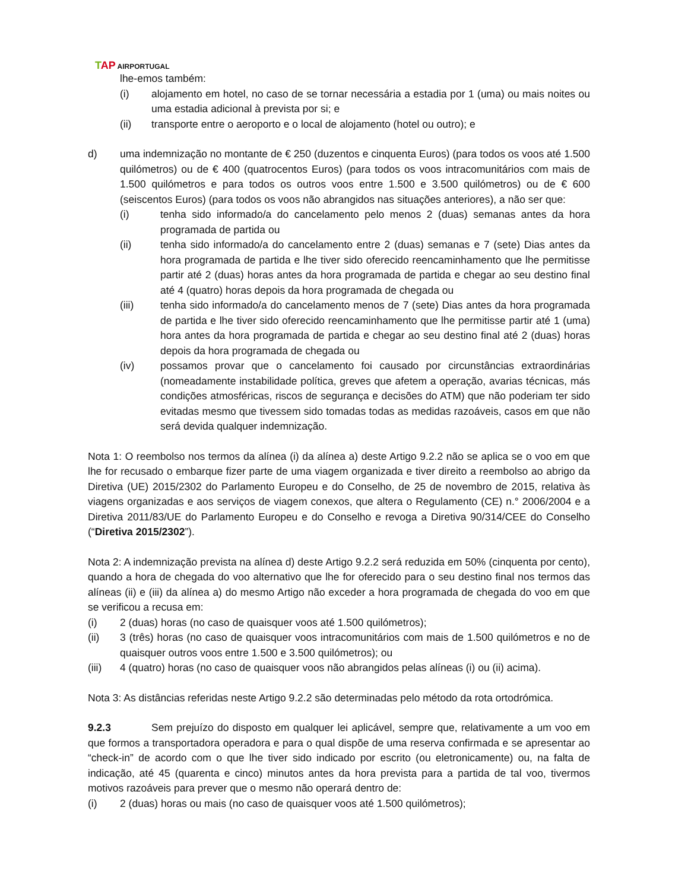TAP AIRPORTUGAL
lhe-emos também:
(i) alojamento em hotel, no caso de se tornar necessária a estadia por 1 (uma) ou mais noites ou uma estadia adicional à prevista por si; e
(ii) transporte entre o aeroporto e o local de alojamento (hotel ou outro); e
d) uma indemnização no montante de € 250 (duzentos e cinquenta Euros) (para todos os voos até 1.500 quilómetros) ou de € 400 (quatrocentos Euros) (para todos os voos intracomunitários com mais de 1.500 quilómetros e para todos os outros voos entre 1.500 e 3.500 quilómetros) ou de € 600 (seiscentos Euros) (para todos os voos não abrangidos nas situações anteriores), a não ser que:
(i) tenha sido informado/a do cancelamento pelo menos 2 (duas) semanas antes da hora programada de partida ou
(ii) tenha sido informado/a do cancelamento entre 2 (duas) semanas e 7 (sete) Dias antes da hora programada de partida e lhe tiver sido oferecido reencaminhamento que lhe permitisse partir até 2 (duas) horas antes da hora programada de partida e chegar ao seu destino final até 4 (quatro) horas depois da hora programada de chegada ou
(iii) tenha sido informado/a do cancelamento menos de 7 (sete) Dias antes da hora programada de partida e lhe tiver sido oferecido reencaminhamento que lhe permitisse partir até 1 (uma) hora antes da hora programada de partida e chegar ao seu destino final até 2 (duas) horas depois da hora programada de chegada ou
(iv) possamos provar que o cancelamento foi causado por circunstâncias extraordinárias (nomeadamente instabilidade política, greves que afetem a operação, avarias técnicas, más condições atmosféricas, riscos de segurança e decisões do ATM) que não poderiam ter sido evitadas mesmo que tivessem sido tomadas todas as medidas razoáveis, casos em que não será devida qualquer indemnização.
Nota 1: O reembolso nos termos da alínea (i) da alínea a) deste Artigo 9.2.2 não se aplica se o voo em que lhe for recusado o embarque fizer parte de uma viagem organizada e tiver direito a reembolso ao abrigo da Diretiva (UE) 2015/2302 do Parlamento Europeu e do Conselho, de 25 de novembro de 2015, relativa às viagens organizadas e aos serviços de viagem conexos, que altera o Regulamento (CE) n.° 2006/2004 e a Diretiva 2011/83/UE do Parlamento Europeu e do Conselho e revoga a Diretiva 90/314/CEE do Conselho (“Diretiva 2015/2302”).
Nota 2: A indemnização prevista na alínea d) deste Artigo 9.2.2 será reduzida em 50% (cinquenta por cento), quando a hora de chegada do voo alternativo que lhe for oferecido para o seu destino final nos termos das alíneas (ii) e (iii) da alínea a) do mesmo Artigo não exceder a hora programada de chegada do voo em que se verificou a recusa em:
(i) 2 (duas) horas (no caso de quaisquer voos até 1.500 quilómetros);
(ii) 3 (três) horas (no caso de quaisquer voos intracomunitários com mais de 1.500 quilómetros e no de quaisquer outros voos entre 1.500 e 3.500 quilómetros); ou
(iii) 4 (quatro) horas (no caso de quaisquer voos não abrangidos pelas alíneas (i) ou (ii) acima).
Nota 3: As distâncias referidas neste Artigo 9.2.2 são determinadas pelo método da rota ortodrómica.
9.2.3 Sem prejuízo do disposto em qualquer lei aplicável, sempre que, relativamente a um voo em que formos a transportadora operadora e para o qual dispõe de uma reserva confirmada e se apresentar ao “check-in” de acordo com o que lhe tiver sido indicado por escrito (ou eletronicamente) ou, na falta de indicação, até 45 (quarenta e cinco) minutos antes da hora prevista para a partida de tal voo, tivermos motivos razoáveis para prever que o mesmo não operará dentro de:
(i) 2 (duas) horas ou mais (no caso de quaisquer voos até 1.500 quilómetros);